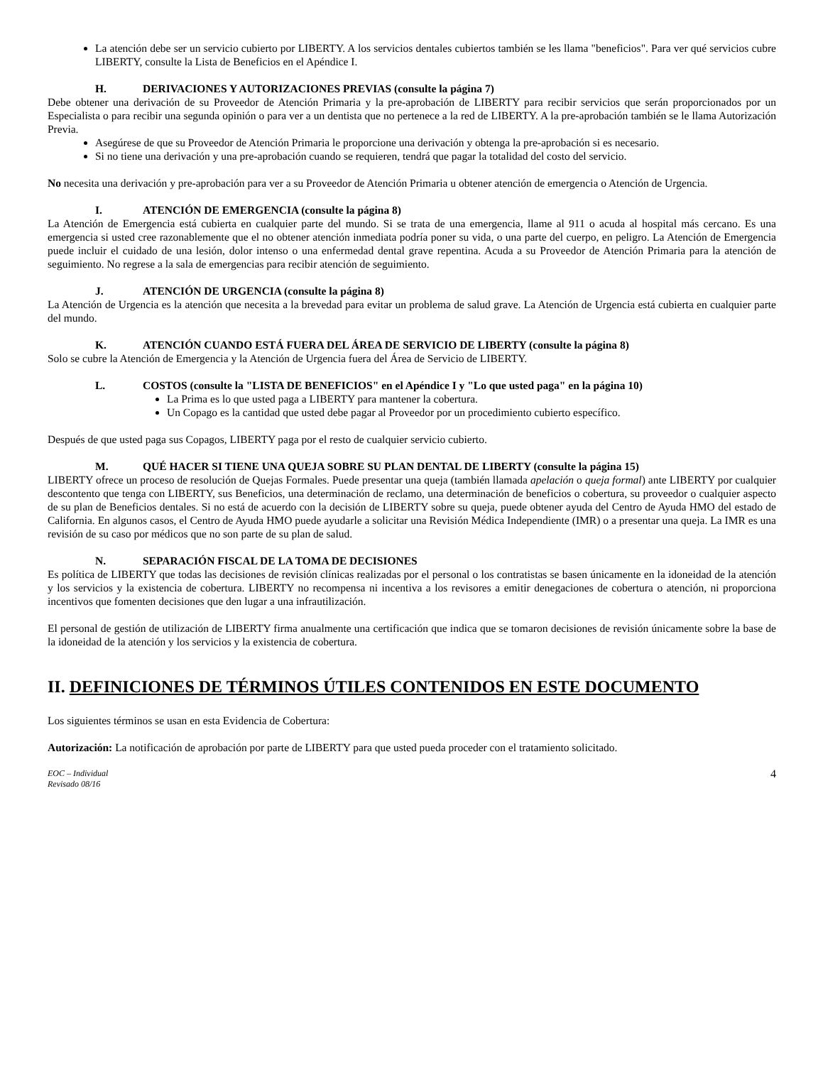La atención debe ser un servicio cubierto por LIBERTY. A los servicios dentales cubiertos también se les llama "beneficios". Para ver qué servicios cubre LIBERTY, consulte la Lista de Beneficios en el Apéndice I.
H. DERIVACIONES Y AUTORIZACIONES PREVIAS (consulte la página 7)
Debe obtener una derivación de su Proveedor de Atención Primaria y la pre-aprobación de LIBERTY para recibir servicios que serán proporcionados por un Especialista o para recibir una segunda opinión o para ver a un dentista que no pertenece a la red de LIBERTY. A la pre-aprobación también se le llama Autorización Previa.
Asegúrese de que su Proveedor de Atención Primaria le proporcione una derivación y obtenga la pre-aprobación si es necesario.
Si no tiene una derivación y una pre-aprobación cuando se requieren, tendrá que pagar la totalidad del costo del servicio.
No necesita una derivación y pre-aprobación para ver a su Proveedor de Atención Primaria u obtener atención de emergencia o Atención de Urgencia.
I. ATENCIÓN DE EMERGENCIA (consulte la página 8)
La Atención de Emergencia está cubierta en cualquier parte del mundo. Si se trata de una emergencia, llame al 911 o acuda al hospital más cercano. Es una emergencia si usted cree razonablemente que el no obtener atención inmediata podría poner su vida, o una parte del cuerpo, en peligro. La Atención de Emergencia puede incluir el cuidado de una lesión, dolor intenso o una enfermedad dental grave repentina. Acuda a su Proveedor de Atención Primaria para la atención de seguimiento. No regrese a la sala de emergencias para recibir atención de seguimiento.
J. ATENCIÓN DE URGENCIA (consulte la página 8)
La Atención de Urgencia es la atención que necesita a la brevedad para evitar un problema de salud grave. La Atención de Urgencia está cubierta en cualquier parte del mundo.
K. ATENCIÓN CUANDO ESTÁ FUERA DEL ÁREA DE SERVICIO DE LIBERTY (consulte la página 8)
Solo se cubre la Atención de Emergencia y la Atención de Urgencia fuera del Área de Servicio de LIBERTY.
L. COSTOS (consulte la "LISTA DE BENEFICIOS" en el Apéndice I y "Lo que usted paga" en la página 10)
La Prima es lo que usted paga a LIBERTY para mantener la cobertura.
Un Copago es la cantidad que usted debe pagar al Proveedor por un procedimiento cubierto específico.
Después de que usted paga sus Copagos, LIBERTY paga por el resto de cualquier servicio cubierto.
M. QUÉ HACER SI TIENE UNA QUEJA SOBRE SU PLAN DENTAL DE LIBERTY (consulte la página 15)
LIBERTY ofrece un proceso de resolución de Quejas Formales. Puede presentar una queja (también llamada apelación o queja formal) ante LIBERTY por cualquier descontento que tenga con LIBERTY, sus Beneficios, una determinación de reclamo, una determinación de beneficios o cobertura, su proveedor o cualquier aspecto de su plan de Beneficios dentales. Si no está de acuerdo con la decisión de LIBERTY sobre su queja, puede obtener ayuda del Centro de Ayuda HMO del estado de California. En algunos casos, el Centro de Ayuda HMO puede ayudarle a solicitar una Revisión Médica Independiente (IMR) o a presentar una queja. La IMR es una revisión de su caso por médicos que no son parte de su plan de salud.
N. SEPARACIÓN FISCAL DE LA TOMA DE DECISIONES
Es política de LIBERTY que todas las decisiones de revisión clínicas realizadas por el personal o los contratistas se basen únicamente en la idoneidad de la atención y los servicios y la existencia de cobertura. LIBERTY no recompensa ni incentiva a los revisores a emitir denegaciones de cobertura o atención, ni proporciona incentivos que fomenten decisiones que den lugar a una infrautilización.
El personal de gestión de utilización de LIBERTY firma anualmente una certificación que indica que se tomaron decisiones de revisión únicamente sobre la base de la idoneidad de la atención y los servicios y la existencia de cobertura.
II. DEFINICIONES DE TÉRMINOS ÚTILES CONTENIDOS EN ESTE DOCUMENTO
Los siguientes términos se usan en esta Evidencia de Cobertura:
Autorización: La notificación de aprobación por parte de LIBERTY para que usted pueda proceder con el tratamiento solicitado.
EOC – Individual
Revisado 08/16
4